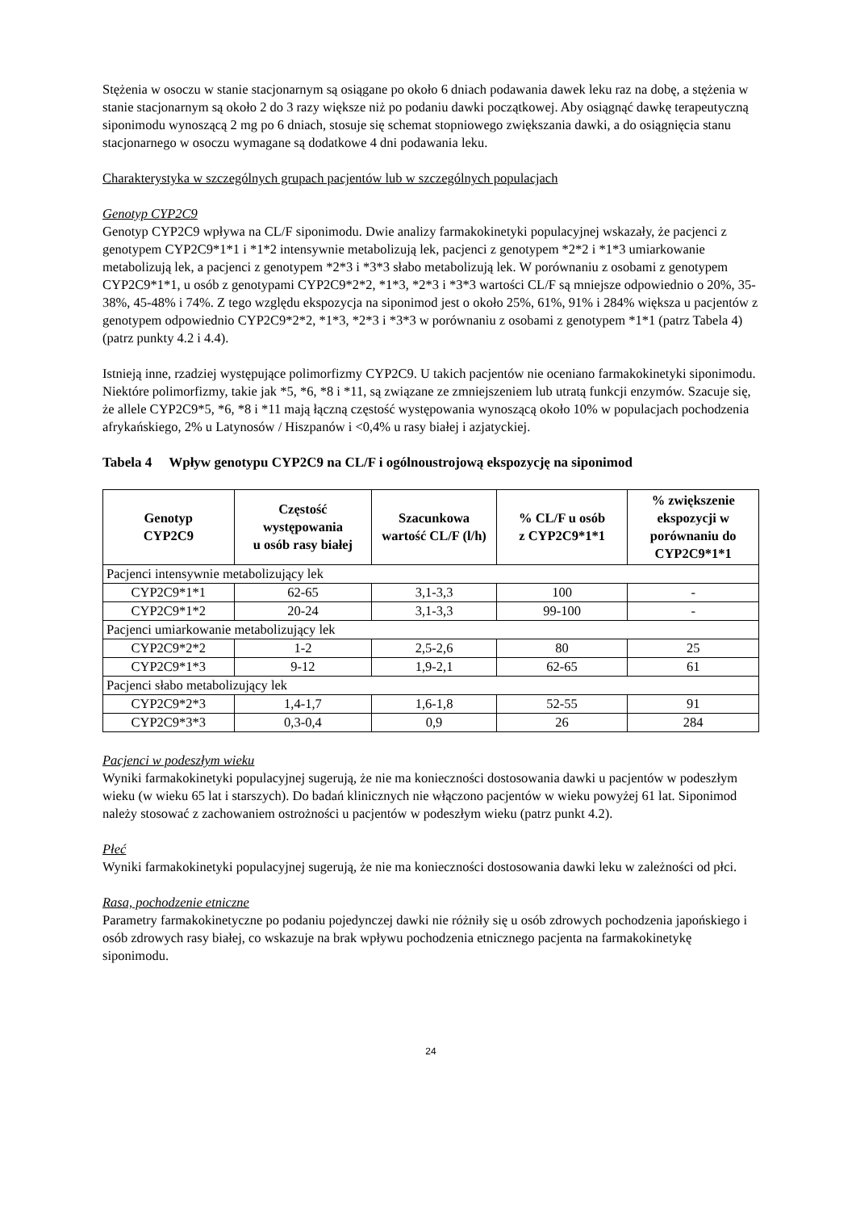Stężenia w osoczu w stanie stacjonarnym są osiągane po około 6 dniach podawania dawek leku raz na dobę, a stężenia w stanie stacjonarnym są około 2 do 3 razy większe niż po podaniu dawki początkowej. Aby osiągnąć dawkę terapeutyczną siponimodu wynoszącą 2 mg po 6 dniach, stosuje się schemat stopniowego zwiększania dawki, a do osiągnięcia stanu stacjonarnego w osoczu wymagane są dodatkowe 4 dni podawania leku.
Charakterystyka w szczególnych grupach pacjentów lub w szczególnych populacjach
Genotyp CYP2C9
Genotyp CYP2C9 wpływa na CL/F siponimodu. Dwie analizy farmakokinetyki populacyjnej wskazały, że pacjenci z genotypem CYP2C9*1*1 i *1*2 intensywnie metabolizują lek, pacjenci z genotypem *2*2 i *1*3 umiarkowanie metabolizują lek, a pacjenci z genotypem *2*3 i *3*3 słabo metabolizują lek. W porównaniu z osobami z genotypem CYP2C9*1*1, u osób z genotypami CYP2C9*2*2, *1*3, *2*3 i *3*3 wartości CL/F są mniejsze odpowiednio o 20%, 35-38%, 45-48% i 74%. Z tego względu ekspozycja na siponimod jest o około 25%, 61%, 91% i 284% większa u pacjentów z genotypem odpowiednio CYP2C9*2*2, *1*3, *2*3 i *3*3 w porównaniu z osobami z genotypem *1*1 (patrz Tabela 4) (patrz punkty 4.2 i 4.4).
Istnieją inne, rzadziej występujące polimorfizmy CYP2C9. U takich pacjentów nie oceniano farmakokinetyki siponimodu. Niektóre polimorfizmy, takie jak *5, *6, *8 i *11, są związane ze zmniejszeniem lub utratą funkcji enzymów. Szacuje się, że allele CYP2C9*5, *6, *8 i *11 mają łączną częstość występowania wynoszącą około 10% w populacjach pochodzenia afrykańskiego, 2% u Latynosów / Hiszpanów i <0,4% u rasy białej i azjatyckiej.
Tabela 4 Wpływ genotypu CYP2C9 na CL/F i ogólnoustrojową ekspozycję na siponimod
| Genotyp CYP2C9 | Częstość występowania u osób rasy białej | Szacunkowa wartość CL/F (l/h) | % CL/F u osób z CYP2C9*1*1 | % zwiększenie ekspozycji w porównaniu do CYP2C9*1*1 |
| --- | --- | --- | --- | --- |
| Pacjenci intensywnie metabolizujący lek | | | | |
| CYP2C9*1*1 | 62-65 | 3,1-3,3 | 100 | - |
| CYP2C9*1*2 | 20-24 | 3,1-3,3 | 99-100 | - |
| Pacjenci umiarkowanie metabolizujący lek | | | | |
| CYP2C9*2*2 | 1-2 | 2,5-2,6 | 80 | 25 |
| CYP2C9*1*3 | 9-12 | 1,9-2,1 | 62-65 | 61 |
| Pacjenci słabo metabolizujący lek | | | | |
| CYP2C9*2*3 | 1,4-1,7 | 1,6-1,8 | 52-55 | 91 |
| CYP2C9*3*3 | 0,3-0,4 | 0,9 | 26 | 284 |
Pacjenci w podeszłym wieku
Wyniki farmakokinetyki populacyjnej sugerują, że nie ma konieczności dostosowania dawki u pacjentów w podeszłym wieku (w wieku 65 lat i starszych). Do badań klinicznych nie włączono pacjentów w wieku powyżej 61 lat. Siponimod należy stosować z zachowaniem ostrożności u pacjentów w podeszłym wieku (patrz punkt 4.2).
Płeć
Wyniki farmakokinetyki populacyjnej sugerują, że nie ma konieczności dostosowania dawki leku w zależności od płci.
Rasa, pochodzenie etniczne
Parametry farmakokinetyczne po podaniu pojedynczej dawki nie różniły się u osób zdrowych pochodzenia japońskiego i osób zdrowych rasy białej, co wskazuje na brak wpływu pochodzenia etnicznego pacjenta na farmakokinetykę siponimodu.
24